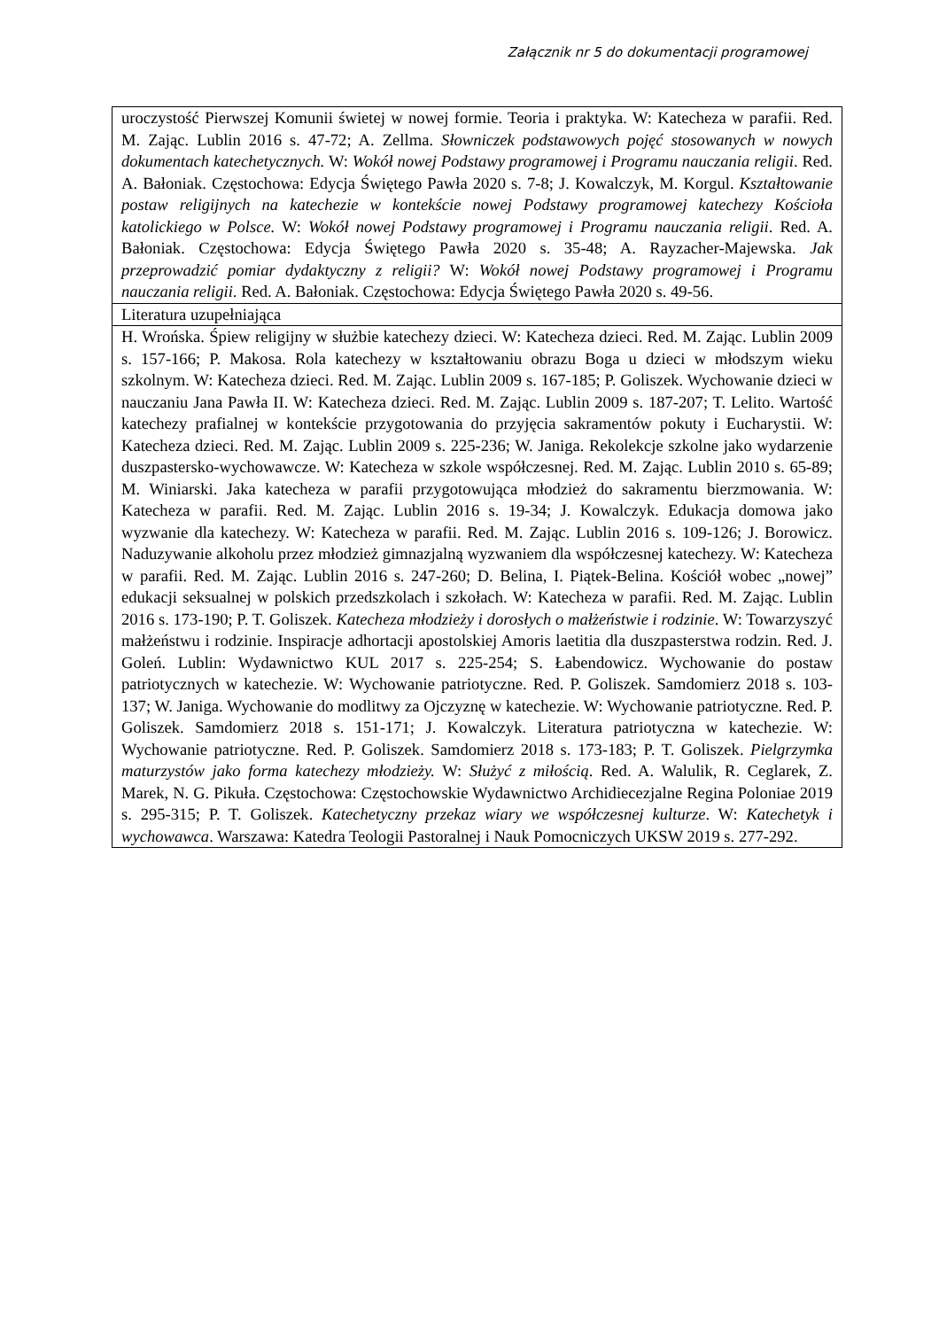Załącznik nr 5 do dokumentacji programowej
| uroczystość Pierwszej Komunii świetej w nowej formie. Teoria i praktyka. W: Katecheza w parafii. Red. M. Zając. Lublin 2016 s. 47-72; A. Zellma. Słowniczek podstawowych pojęć stosowanych w nowych dokumentach katechetycznych. W: Wokół nowej Podstawy programowej i Programu nauczania religii . Red. A. Bałoniak. Częstochowa: Edycja Świętego Pawła 2020 s. 7-8; J. Kowalczyk, M. Korgul. Kształtowanie postaw religijnych na katechezie w kontekście nowej Podstawy programowej katechezy Kościoła katolickiego w Polsce. W: Wokół nowej Podstawy programowej i Programu nauczania religii . Red. A. Bałoniak. Częstochowa: Edycja Świętego Pawła 2020 s. 35-48; A. Rayzacher-Majewska. Jak przeprowadzić pomiar dydaktyczny z religii? W: Wokół nowej Podstawy programowej i Programu nauczania religii . Red. A. Bałoniak. Częstochowa: Edycja Świętego Pawła 2020 s. 49-56. |
| Literatura uzupełniająca |
| H. Wrońska. Śpiew religijny w służbie katechezy dzieci. W: Katecheza dzieci. Red. M. Zając. Lublin 2009 s. 157-166; P. Makosa. Rola katechezy w kształtowaniu obrazu Boga u dzieci w młodszym wieku szkolnym. W: Katecheza dzieci. Red. M. Zając. Lublin 2009 s. 167-185; P. Goliszek. Wychowanie dzieci w nauczaniu Jana Pawła II. W: Katecheza dzieci. Red. M. Zając. Lublin 2009 s. 187-207; T. Lelito. Wartość katechezy prafialnej w kontekście przygotowania do przyjęcia sakramentów pokuty i Eucharystii. W: Katecheza dzieci. Red. M. Zając. Lublin 2009 s. 225-236; W. Janiga. Rekolekcje szkolne jako wydarzenie duszpastersko-wychowawcze. W: Katecheza w szkole współczesnej. Red. M. Zając. Lublin 2010 s. 65-89; M. Winiarski. Jaka katecheza w parafii przygotowująca młodzież do sakramentu bierzmowania. W: Katecheza w parafii. Red. M. Zając. Lublin 2016 s. 19-34; J. Kowalczyk. Edukacja domowa jako wyzwanie dla katechezy. W: Katecheza w parafii. Red. M. Zając. Lublin 2016 s. 109-126; J. Borowicz. Naduzywanie alkoholu przez młodzież gimnazjalną wyzwaniem dla współczesnej katechezy. W: Katecheza w parafii. Red. M. Zając. Lublin 2016 s. 247-260; D. Belina, I. Piątek-Belina. Kościół wobec „nowej” edukacji seksualnej w polskich przedszkolach i szkołach. W: Katecheza w parafii. Red. M. Zając. Lublin 2016 s. 173-190; P. T. Goliszek. Katecheza młodzieży i dorosłych o małżeństwie i rodzinie . W: Towarzyszyć małżeństwu i rodzinie. Inspiracje adhortacji apostolskiej Amoris laetitia dla duszpasterstwa rodzin. Red. J. Goleń. Lublin: Wydawnictwo KUL 2017 s. 225-254; S. Łabendowicz. Wychowanie do postaw patriotycznych w katechezie. W: Wychowanie patriotyczne. Red. P. Goliszek. Samdomierz 2018 s. 103-137; W. Janiga. Wychowanie do modlitwy za Ojczyznę w katechezie. W: Wychowanie patriotyczne. Red. P. Goliszek. Samdomierz 2018 s. 151-171; J. Kowalczyk. Literatura patriotyczna w katechezie. W: Wychowanie patriotyczne. Red. P. Goliszek. Samdomierz 2018 s. 173-183; P. T. Goliszek. Pielgrzymka maturzystów jako forma katechezy młodzieży. W: Służyć z miłością . Red. A. Walulik, R. Ceglarek, Z. Marek, N. G. Pikuła. Częstochowa: Częstochowskie Wydawnictwo Archidiecezjalne Regina Poloniae 2019 s. 295-315; P. T. Goliszek. Katechetyczny przekaz wiary we współczesnej kulturze . W: Katechetyk i wychowawca . Warszawa: Katedra Teologii Pastoralnej i Nauk Pomocniczych UKSW 2019 s. 277-292. |